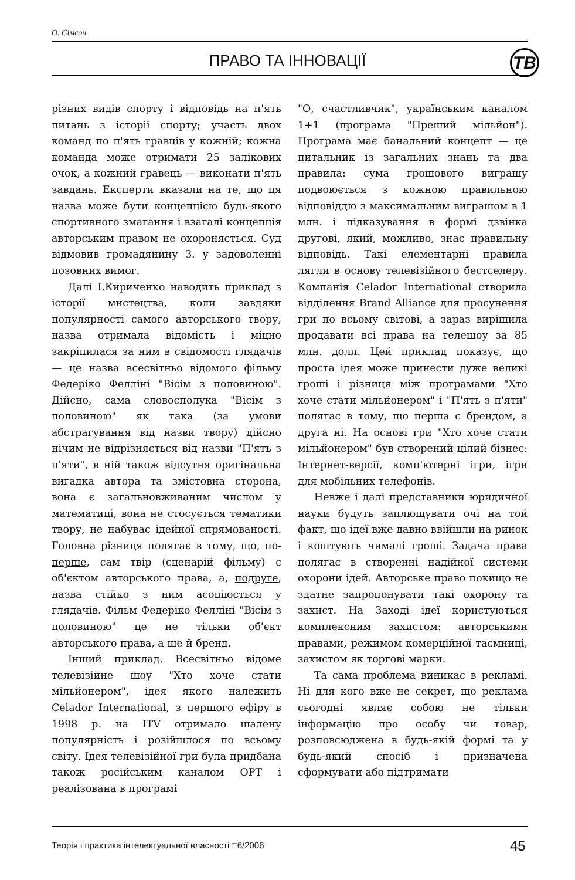О. Сімсон
ПРАВО ТА ІННОВАЦІЇ ТВ
різних видів спорту і відповідь на п'ять питань з історії спорту; участь двох команд по п'ять гравців у кожній; кожна команда може отримати 25 залікових очок, а кожний гравець — виконати п'ять завдань. Експерти вказали на те, що ця назва може бути концепцією будь-якого спортивного змагання і взагалі концепція авторським правом не охороняється. Суд відмовив громадянину З. у задоволенні позовних вимог.
Далі І.Кириченко наводить приклад з історії мистецтва, коли завдяки популярності самого авторського твору, назва отримала відомість і міцно закріпилася за ним в свідомості глядачів — це назва всесвітньо відомого фільму Федеріко Фелліні "Вісім з половиною". Дійсно, сама словосполука "Вісім з половиною" як така (за умови абстрагування від назви твору) дійсно нічим не відрізняється від назви "П'ять з п'яти", в ній також відсутня оригінальна вигадка автора та змістовна сторона, вона є загальновживаним числом у математиці, вона не стосується тематики твору, не набуває ідейної спрямованості. Головна різниця полягає в тому, що, по-перше, сам твір (сценарій фільму) є об'єктом авторського права, а, подруге, назва стійко з ним асоціюється у глядачів. Фільм Федеріко Фелліні "Вісім з половиною" це не тільки об'єкт авторського права, а ще й бренд.
Інший приклад. Всесвітньо відоме телевізійне шоу "Хто хоче стати мільйонером", ідея якого належить Celador International, з першого ефіру в 1998 р. на ITV отримало шалену популярність і розійшлося по всьому світу. Ідея телевізійної гри була придбана також російським каналом ОРТ і реалізована в програмі
"О, счастливчик", українським каналом 1+1 (програма "Преший мільйон"). Програма має банальний концепт — це питальник із загальних знань та два правила: сума грошового виграшу подвоюється з кожною правильною відповіддю з максимальним виграшом в 1 млн. і підказування в формі дзвінка другові, який, можливо, знає правильну відповідь. Такі елементарні правила лягли в основу телевізійного бестселеру. Компанія Celador International створила відділення Brand Alliance для просунення гри по всьому світові, а зараз вирішила продавати всі права на телешоу за 85 млн. долл. Цей приклад показує, що проста ідея може принести дуже великі гроші і різниця між програмами "Хто хоче стати мільйонером" і "П'ять з п'яти" полягає в тому, що перша є брендом, а друга ні. На основі гри "Хто хоче стати мільйонером" був створений цілий бізнес: Інтернет-версії, комп'ютерні ігри, ігри для мобільних телефонів.
Невже і далі представники юридичної науки будуть заплющувати очі на той факт, що ідеї вже давно ввійшли на ринок і коштують чималі гроші. Задача права полягає в створенні надійної системи охорони ідей. Авторське право покищо не здатне запропонувати такі охорону та захист. На Заході ідеї користуються комплексним захистом: авторськими правами, режимом комерційної таємниці, захистом як торгові марки.
Та сама проблема виникає в рекламі. Ні для кого вже не секрет, що реклама сьогодні являє собою не тільки інформацію про особу чи товар, розповсюджена в будь-якій формі та у будь-який спосіб і призначена сформувати або підтримати
Теорія і практика інтелектуальної власності □6/2006
45